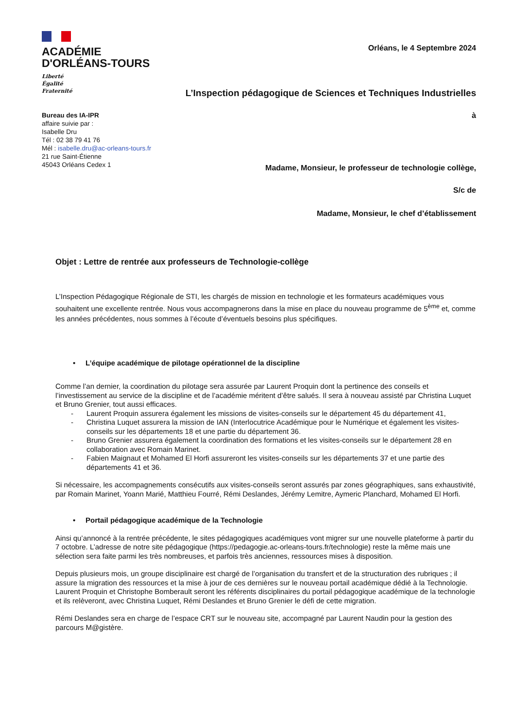ACADÉMIE
D'ORLÉANS-TOURS
Liberté
Égalité
Fraternité
Orléans, le 4 Septembre 2024
L’Inspection pédagogique de Sciences et Techniques Industrielles
Bureau des IA-IPR
affaire suivie par :
Isabelle Dru
Tél : 02 38 79 41 76
Mél : isabelle.dru@ac-orleans-tours.fr
21 rue Saint-Étienne
45043 Orléans Cedex 1
à
Madame, Monsieur, le professeur de technologie collège,
S/c de
Madame, Monsieur, le chef d’établissement
Objet : Lettre de rentrée aux professeurs de Technologie-collège
L’Inspection Pédagogique Régionale de STI, les chargés de mission en technologie et les formateurs académiques vous souhaitent une excellente rentrée. Nous vous accompagnerons dans la mise en place du nouveau programme de 5<sup>ème</sup> et, comme les années précédentes, nous sommes à l’écoute d’éventuels besoins plus spécifiques.
• L’équipe académique de pilotage opérationnel de la discipline
Comme l’an dernier, la coordination du pilotage sera assurée par Laurent Proquin dont la pertinence des conseils et l’investissement au service de la discipline et de l’académie méritent d’être salués. Il sera à nouveau assisté par Christina Luquet et Bruno Grenier, tout aussi efficaces.
- Laurent Proquin assurera également les missions de visites-conseils sur le département 45 du département 41,
- Christina Luquet assurera la mission de IAN (Interlocutrice Académique pour le Numérique et également les visites-conseils sur les départements 18 et une partie du département 36.
- Bruno Grenier assurera également la coordination des formations et les visites-conseils sur le département 28 en collaboration avec Romain Marinet.
- Fabien Maignaut et Mohamed El Horfi assureront les visites-conseils sur les départements 37 et une partie des départements 41 et 36.
Si nécessaire, les accompagnements consécutifs aux visites-conseils seront assurés par zones géographiques, sans exhaustivité, par Romain Marinet, Yoann Marié, Matthieu Fourré, Rémi Deslandes, Jérémy Lemitre, Aymeric Planchard, Mohamed El Horfi.
• Portail pédagogique académique de la Technologie
Ainsi qu’annoncé à la rentrée précédente, le sites pédagogiques académiques vont migrer sur une nouvelle plateforme à partir du 7 octobre. L’adresse de notre site pédagogique (https://pedagogie.ac-orleans-tours.fr/technologie) reste la même mais une sélection sera faite parmi les très nombreuses, et parfois très anciennes, ressources mises à disposition.
Depuis plusieurs mois, un groupe disciplinaire est chargé de l’organisation du transfert et de la structuration des rubriques ; il assure la migration des ressources et la mise à jour de ces dernières sur le nouveau portail académique dédié à la Technologie.
Laurent Proquin et Christophe Bomberault seront les référents disciplinaires du portail pédagogique académique de la technologie et ils relèveront, avec Christina Luquet, Rémi Deslandes et Bruno Grenier le défi de cette migration.
Rémi Deslandes sera en charge de l’espace CRT sur le nouveau site, accompagné par Laurent Naudin pour la gestion des parcours M@gistère.